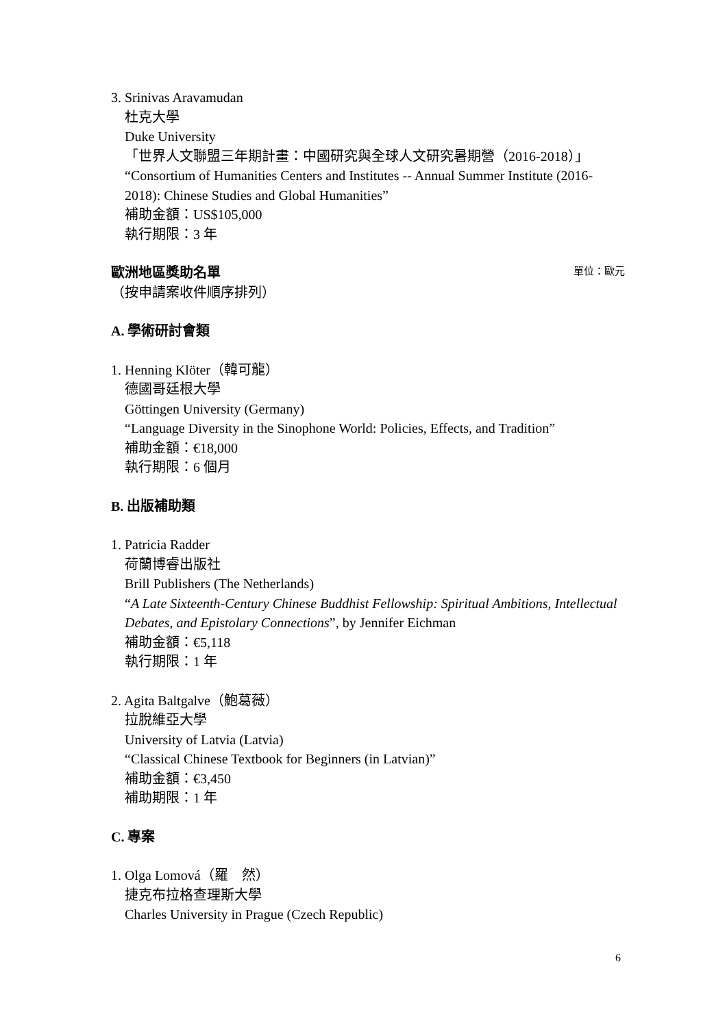3. Srinivas Aravamudan
杜克大學
Duke University
「世界人文聯盟三年期計畫：中國研究與全球人文研究暑期營（2016-2018）」
“Consortium of Humanities Centers and Institutes -- Annual Summer Institute (2016-2018): Chinese Studies and Global Humanities”
補助金額：US$105,000
執行期限：3 年
歐洲地區獎助名單
單位：歐元
（按申請案收件順序排列）
A. 學術研討會類
1. Henning Klöter（韓可龍）
德國哥廷根大學
Göttingen University (Germany)
“Language Diversity in the Sinophone World: Policies, Effects, and Tradition”
補助金額：€18,000
執行期限：6 個月
B. 出版補助類
1. Patricia Radder
荷蘭博睿出版社
Brill Publishers (The Netherlands)
“A Late Sixteenth-Century Chinese Buddhist Fellowship: Spiritual Ambitions, Intellectual Debates, and Epistolary Connections”, by Jennifer Eichman
補助金額：€5,118
執行期限：1 年
2. Agita Baltgalve（鮑葛薇）
拉脫維亞大學
University of Latvia (Latvia)
“Classical Chinese Textbook for Beginners (in Latvian)”
補助金額：€3,450
補助期限：1 年
C. 專案
1. Olga Lomová（羅　然）
捷克布拉格查理斯大學
Charles University in Prague (Czech Republic)
6